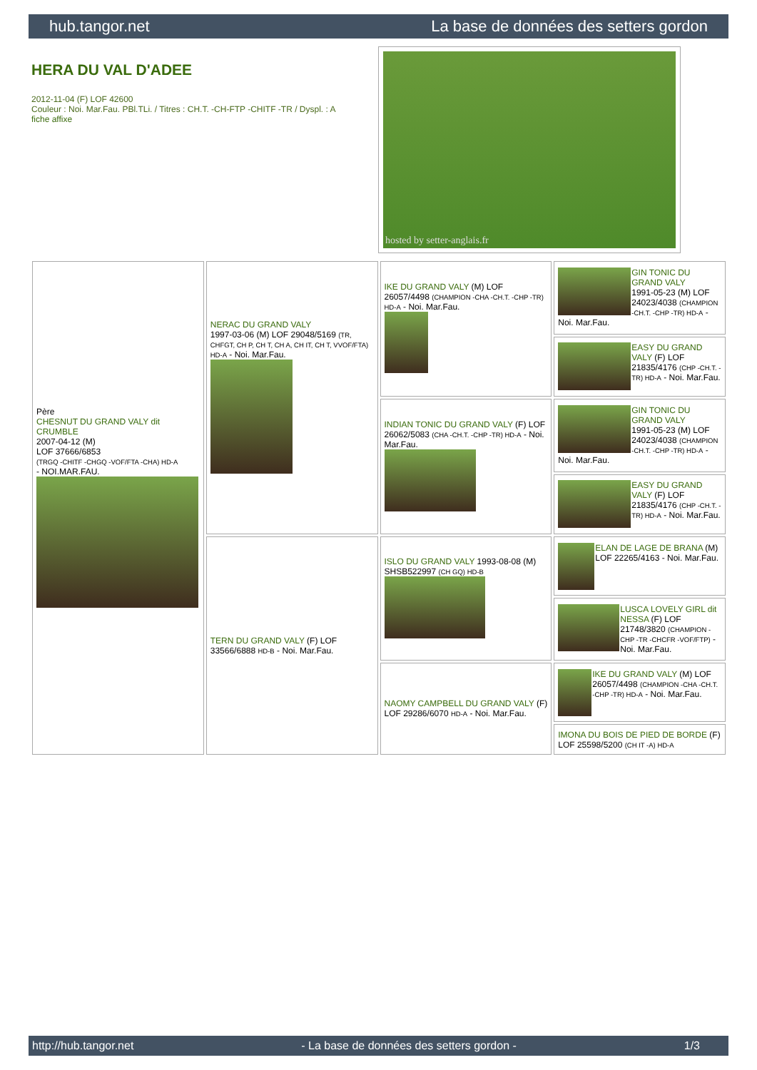hub.tangor.net La base de données des setters gordon
HERA DU VAL D'ADEE
2012-11-04 (F) LOF 42600
Couleur : Noi. Mar.Fau. PBl.TLi. / Titres : CH.T. -CH-FTP -CHITF -TR / Dyspl. : A
fiche affixe
hosted by setter-anglais.fr
| Père CHESNUT DU GRAND VALY dit CRUMBLE 2007-04-12 (M) LOF 37666/6853 (TRGQ -CHITF -CHGQ -VOF/FTA -CHA) HD-A - NOI.MAR.FAU. | NERAC DU GRAND VALY 1997-03-06 (M) LOF 29048/5169 (TR, CHFGT, CH P, CH T, CH A, CH IT, CH T, VVOF/FTA) HD-A - Noi. Mar.Fau. | IKE DU GRAND VALY (M) LOF 26057/4498 (CHAMPION -CHA -CH.T. -CHP -TR) HD-A - Noi. Mar.Fau. | GIN TONIC DU GRAND VALY 1991-05-23 (M) LOF 24023/4038 (CHAMPION -CH.T. -CHP -TR) HD-A - Noi. Mar.Fau. |
| | | | EASY DU GRAND VALY (F) LOF 21835/4176 (CHP -CH.T. -TR) HD-A - Noi. Mar.Fau. |
| | | INDIAN TONIC DU GRAND VALY (F) LOF 26062/5083 (CHA -CH.T. -CHP -TR) HD-A - Noi. Mar.Fau. | GIN TONIC DU GRAND VALY 1991-05-23 (M) LOF 24023/4038 (CHAMPION -CH.T. -CHP -TR) HD-A - Noi. Mar.Fau. |
| | | | EASY DU GRAND VALY (F) LOF 21835/4176 (CHP -CH.T. -TR) HD-A - Noi. Mar.Fau. |
| | TERN DU GRAND VALY (F) LOF 33566/6888 HD-B - Noi. Mar.Fau. | ISLO DU GRAND VALY 1993-08-08 (M) SHSB522997 (CH GQ) HD-B | ELAN DE LAGE DE BRANA (M) LOF 22265/4163 - Noi. Mar.Fau. |
| | | | LUSCA LOVELY GIRL dit NESSA (F) LOF 21748/3820 (CHAMPION -CHP -TR -CHCFR -VOF/FTP) - Noi. Mar.Fau. |
| | | NAOMY CAMPBELL DU GRAND VALY (F) LOF 29286/6070 HD-A - Noi. Mar.Fau. | IKE DU GRAND VALY (M) LOF 26057/4498 (CHAMPION -CHA -CH.T. -CHP -TR) HD-A - Noi. Mar.Fau. |
| | | | IMONA DU BOIS DE PIED DE BORDE (F) LOF 25598/5200 (CH IT -A) HD-A |
http://hub.tangor.net - La base de données des setters gordon - 1/3